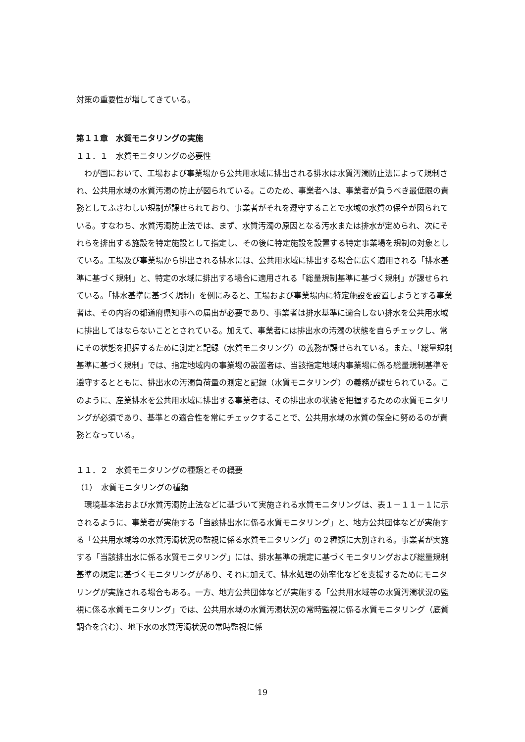対策の重要性が増してきている。
第１１章　水質モニタリングの実施
１１．１　水質モニタリングの必要性
　わが国において、工場および事業場から公共用水域に排出される排水は水質汚濁防止法によって規制され、公共用水域の水質汚濁の防止が図られている。このため、事業者へは、事業者が負うべき最低限の責務としてふさわしい規制が課せられており、事業者がそれを遵守することで水域の水質の保全が図られている。すなわち、水質汚濁防止法では、まず、水質汚濁の原因となる汚水または排水が定められ、次にそれらを排出する施設を特定施設として指定し、その後に特定施設を設置する特定事業場を規制の対象としている。工場及び事業場から排出される排水には、公共用水域に排出する場合に広く適用される「排水基準に基づく規制」と、特定の水域に排出する場合に適用される「総量規制基準に基づく規制」が課せられている。「排水基準に基づく規制」を例にみると、工場および事業場内に特定施設を設置しようとする事業者は、その内容の都道府県知事への届出が必要であり、事業者は排水基準に適合しない排水を公共用水域に排出してはならないこととされている。加えて、事業者には排出水の汚濁の状態を自らチェックし、常にその状態を把握するために測定と記録（水質モニタリング）の義務が課せられている。また、「総量規制基準に基づく規制」では、指定地域内の事業場の設置者は、当該指定地域内事業場に係る総量規制基準を遵守するとともに、排出水の汚濁負荷量の測定と記録（水質モニタリング）の義務が課せられている。このように、産業排水を公共用水域に排出する事業者は、その排出水の状態を把握するための水質モニタリングが必須であり、基準との適合性を常にチェックすることで、公共用水域の水質の保全に努めるのが責務となっている。
１１．２　水質モニタリングの種類とその概要
（1）　水質モニタリングの種類
　環境基本法および水質汚濁防止法などに基づいて実施される水質モニタリングは、表１－１１－１に示されるように、事業者が実施する「当該排出水に係る水質モニタリング」と、地方公共団体などが実施する「公共用水域等の水質汚濁状況の監視に係る水質モニタリング」の２種類に大別される。事業者が実施する「当該排出水に係る水質モニタリング」には、排水基準の規定に基づくモニタリングおよび総量規制基準の規定に基づくモニタリングがあり、それに加えて、排水処理の効率化などを支援するためにモニタリングが実施される場合もある。一方、地方公共団体などが実施する「公共用水域等の水質汚濁状況の監視に係る水質モニタリング」では、公共用水域の水質汚濁状況の常時監視に係る水質モニタリング（底質調査を含む）、地下水の水質汚濁状況の常時監視に係
19